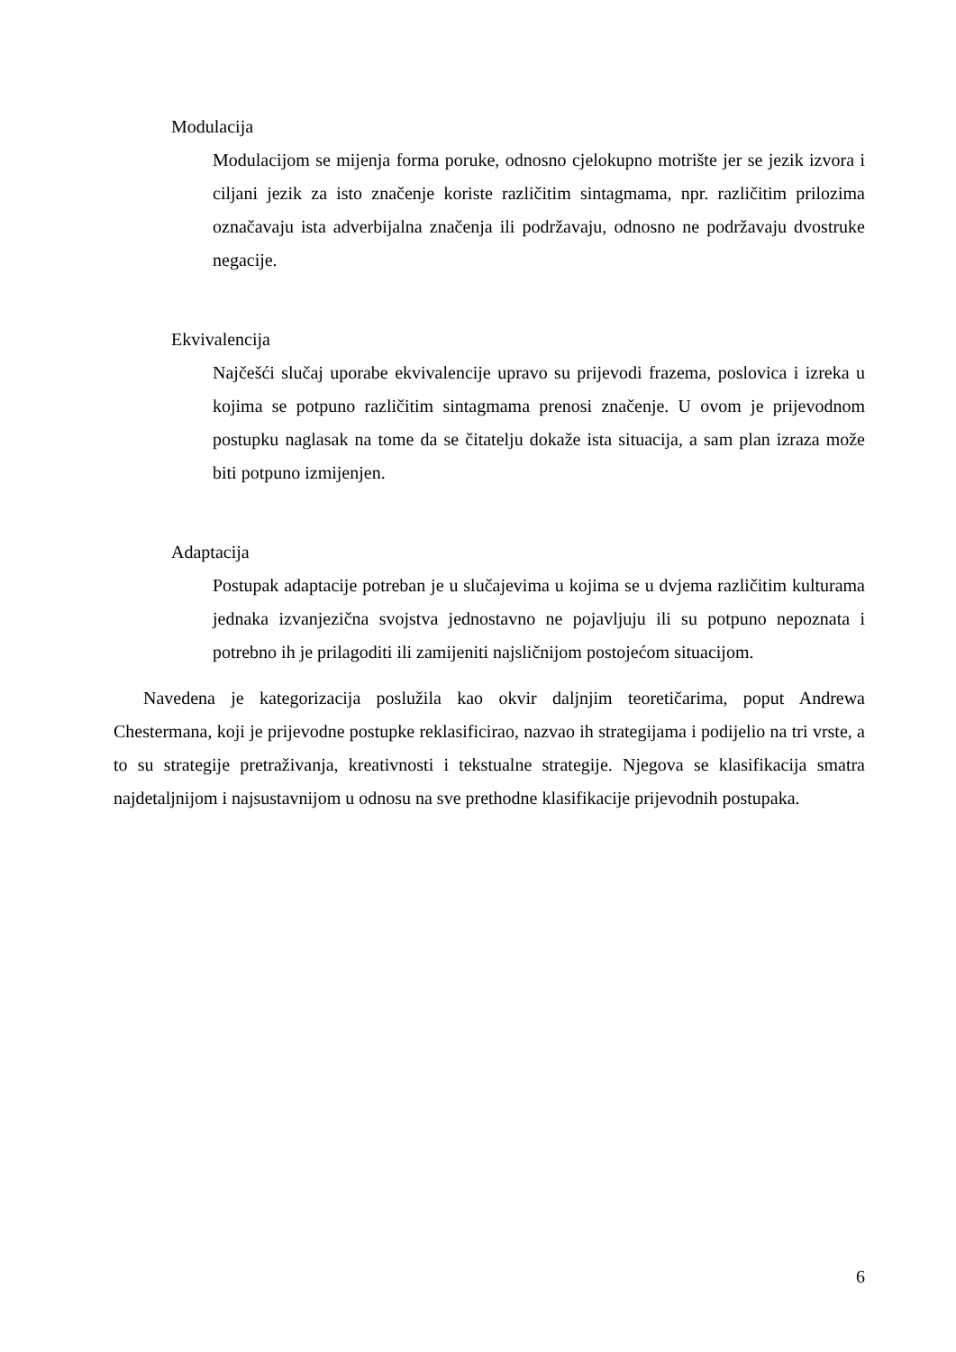Modulacija
Modulacijom se mijenja forma poruke, odnosno cjelokupno motrište jer se jezik izvora i ciljani jezik za isto značenje koriste različitim sintagmama, npr. različitim prilozima označavaju ista adverbijalna značenja ili podržavaju, odnosno ne podržavaju dvostruke negacije.
Ekvivalencija
Najčešći slučaj uporabe ekvivalencije upravo su prijevodi frazema, poslovica i izreka u kojima se potpuno različitim sintagmama prenosi značenje. U ovom je prijevodnom postupku naglasak na tome da se čitatelju dokaže ista situacija, a sam plan izraza može biti potpuno izmijenjen.
Adaptacija
Postupak adaptacije potreban je u slučajevima u kojima se u dvjema različitim kulturama jednaka izvanjezična svojstva jednostavno ne pojavljuju ili su potpuno nepoznata i potrebno ih je prilagoditi ili zamijeniti najsličnijom postojećom situacijom.
Navedena je kategorizacija poslužila kao okvir daljnjim teoretičarima, poput Andrewa Chestermana, koji je prijevodne postupke reklasificirao, nazvao ih strategijama i podijelio na tri vrste, a to su strategije pretraživanja, kreativnosti i tekstualne strategije. Njegova se klasifikacija smatra najdetaljnijom i najsustavnijom u odnosu na sve prethodne klasifikacije prijevodnih postupaka.
6